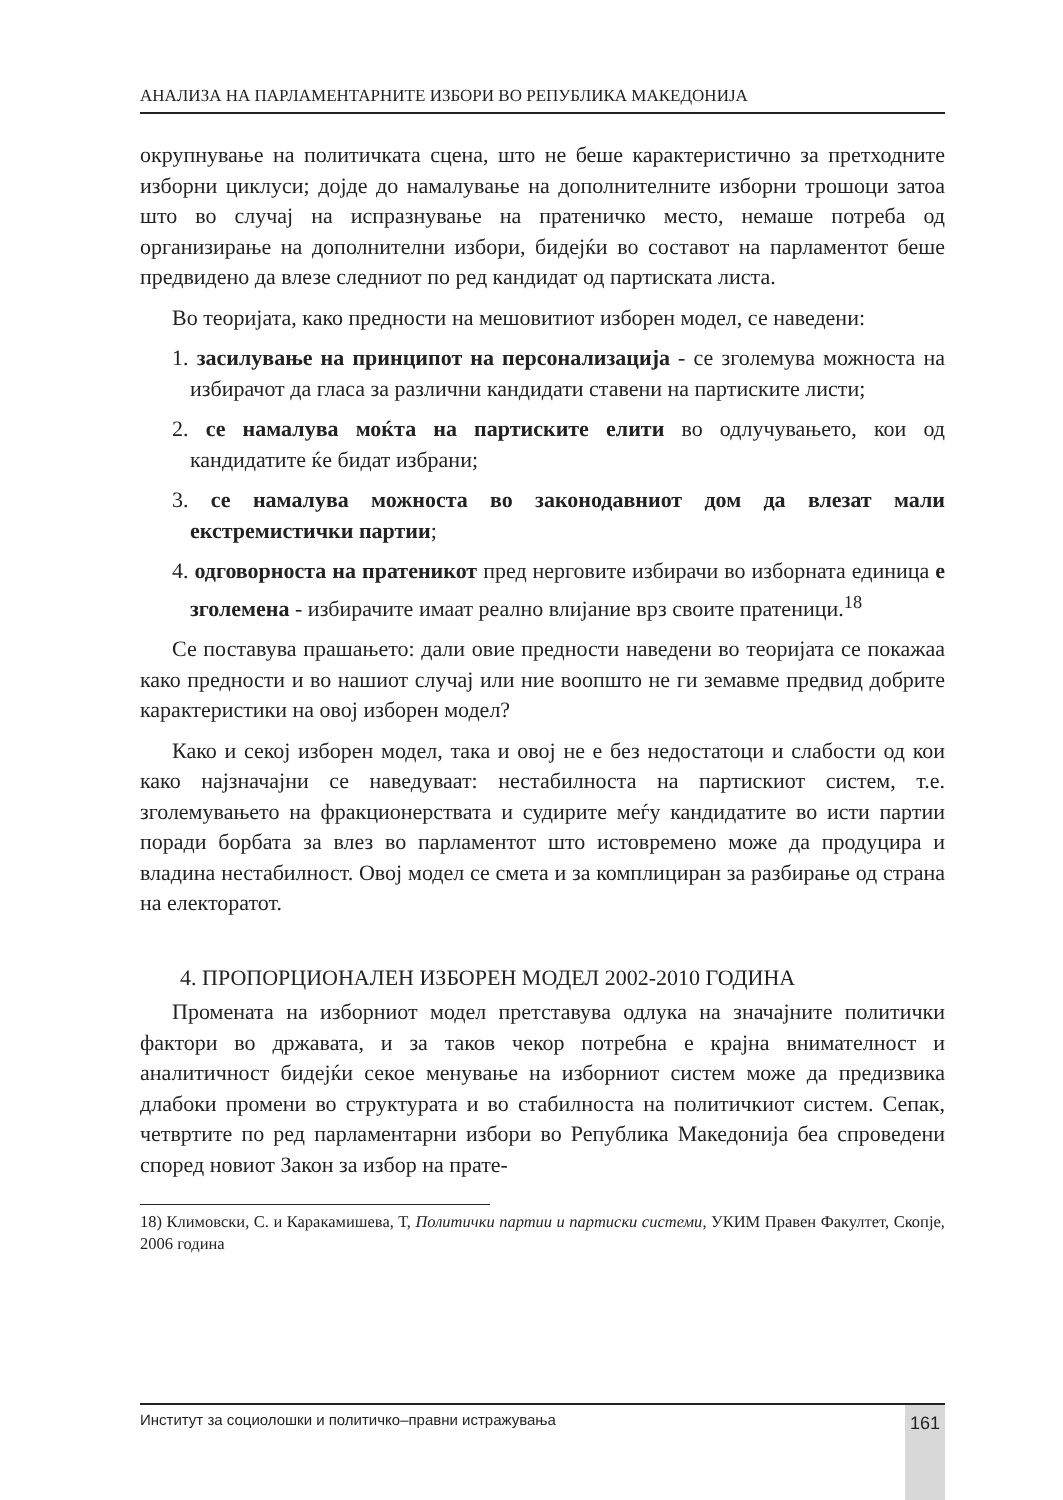АНАЛИЗА НА ПАРЛАМЕНТАРНИТЕ ИЗБОРИ ВО РЕПУБЛИКА МАКЕДОНИЈА
окрупнување на политичката сцена, што не беше карактеристично за претходните изборни циклуси; дојде до намалување на дополнителните изборни трошоци затоа што во случај на испразнување на пратеничко место, немаше потреба од организирање на дополнителни избори, бидејќи во составот на парламентот беше предвидено да влезе следниот по ред кандидат од партиската листа.
Во теоријата, како предности на мешовитиот изборен модел, се наведени:
1. засилување на принципот на персонализација - се зголемува можноста на избирачот да гласа за различни кандидати ставени на партиските листи;
2. се намалува моќта на партиските елити во одлучувањето, кои од кандидатите ќе бидат избрани;
3. се намалува можноста во законодавниот дом да влезат мали екстремистички партии;
4. одговорноста на пратеникот пред нерговите избирачи во изборната единица е зголемена - избирачите имаат реално влијание врз своите пратеници.<sup>18</sup>
Се поставува прашањето: дали овие предности наведени во теоријата се покажаа како предности и во нашиот случај или ние воопшто не ги земавме предвид добрите карактеристики на овој изборен модел?
Како и секој изборен модел, така и овој не е без недостатоци и слабости од кои како најзначајни се наведуваат: нестабилноста на партискиот систем, т.е. зголемувањето на фракционерствата и судирите меѓу кандидатите во исти партии поради борбата за влез во парламентот што истовремено може да продуцира и владина нестабилност. Овој модел се смета и за комплициран за разбирање од страна на електоратот.
4. ПРОПОРЦИОНАЛЕН ИЗБОРЕН МОДЕЛ 2002-2010 ГОДИНА
Промената на изборниот модел претставува одлука на значајните политички фактори во државата, и за таков чекор потребна е крајна внимателност и аналитичност бидејќи секое менување на изборниот систем може да предизвика длабоки промени во структурата и во стабилноста на политичкиот систем. Сепак, четвртите по ред парламентарни избори во Република Македонија беа спроведени според новиот Закон за избор на прате-
18) Климовски, С. и Каракамишева, Т, Политички партии и партиски системи, УКИМ Правен Факултет, Скопје, 2006 година
Институт за социолошки и политичко–правни истражувања 161